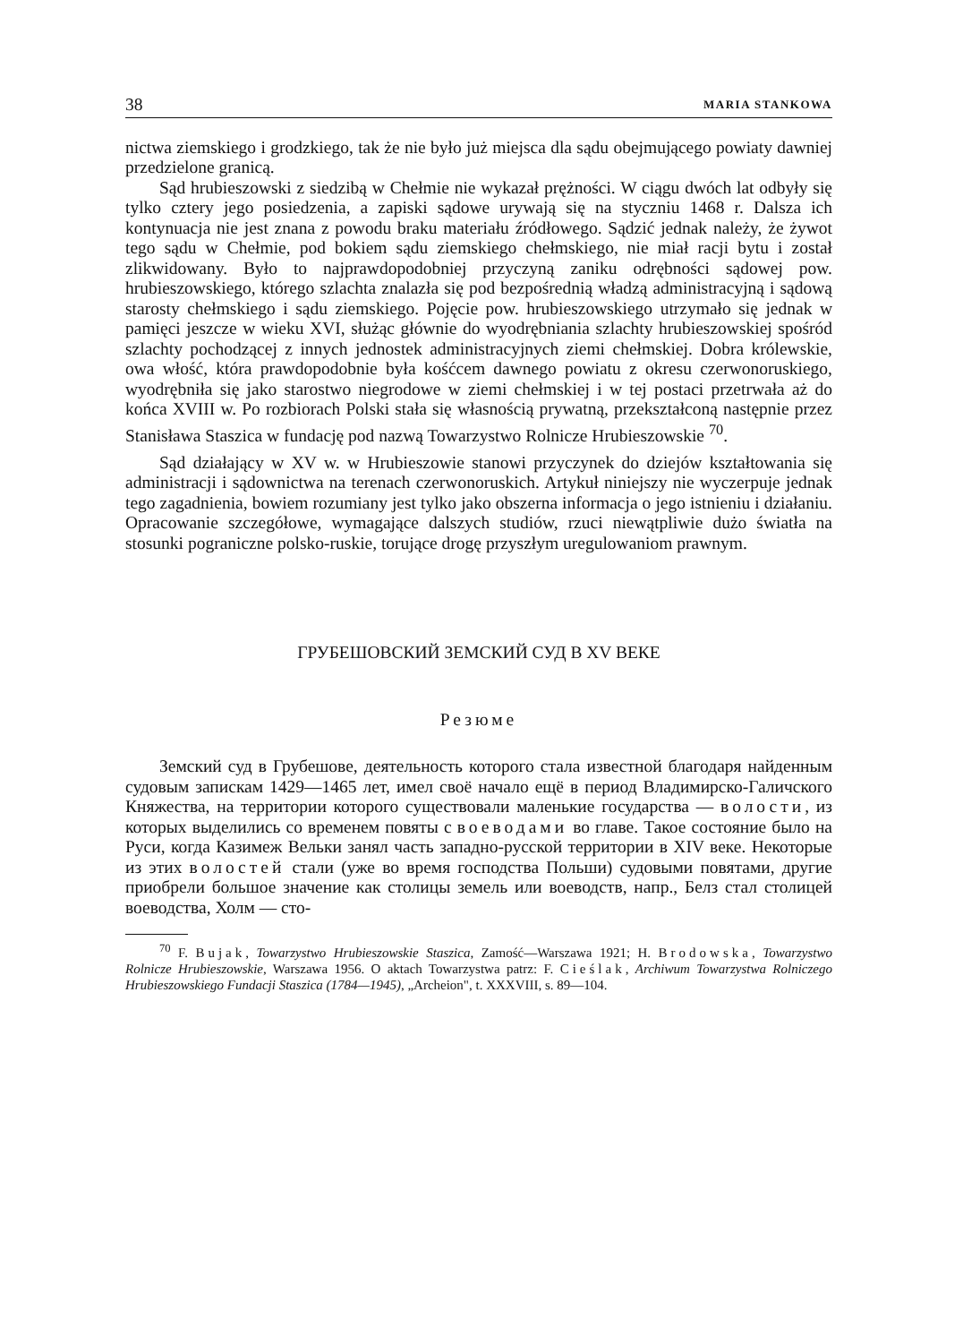38 MARIA STANKOWA
nictwa ziemskiego i grodzkiego, tak że nie było już miejsca dla sądu obejmującego powiaty dawniej przedzielone granicą.
Sąd hrubieszowski z siedzibą w Chełmie nie wykazał prężności. W ciągu dwóch lat odbyły się tylko cztery jego posiedzenia, a zapiski sądowe urywają się na styczniu 1468 r. Dalsza ich kontynuacja nie jest znana z powodu braku materiału źródłowego. Sądzić jednak należy, że żywot tego sądu w Chełmie, pod bokiem sądu ziemskiego chełmskiego, nie miał racji bytu i został zlikwidowany. Było to najprawdopodobniej przyczyną zaniku odrębności sądowej pow. hrubieszowskiego, którego szlachta znalazła się pod bezpośrednią władzą administracyjną i sądową starosty chełmskiego i sądu ziemskiego. Pojęcie pow. hrubieszowskiego utrzymało się jednak w pamięci jeszcze w wieku XVI, służąc głównie do wyodrębniania szlachty hrubieszowskiej spośród szlachty pochodzącej z innych jednostek administracyjnych ziemi chełmskiej. Dobra królewskie, owa włość, która prawdopodobnie była kośćcem dawnego powiatu z okresu czerwonoruskiego, wyodrębniła się jako starostwo niegrodowe w ziemi chełmskiej i w tej postaci przetrwała aż do końca XVIII w. Po rozbiorach Polski stała się własnością prywatną, przekształconą następnie przez Stanisława Staszica w fundację pod nazwą Towarzystwo Rolnicze Hrubieszowskie <sup>70</sup>.
Sąd działający w XV w. w Hrubieszowie stanowi przyczynek do dziejów kształtowania się administracji i sądownictwa na terenach czerwonoruskich. Artykuł niniejszy nie wyczerpuje jednak tego zagadnienia, bowiem rozumiany jest tylko jako obszerna informacja o jego istnieniu i działaniu. Opracowanie szczegółowe, wymagające dalszych studiów, rzuci niewątpliwie dużo światła na stosunki pograniczne polsko-ruskie, torujące drogę przyszłym uregulowaniom prawnym.
ГРУБЕШОВСКИЙ ЗЕМСКИЙ СУД В XV ВЕКЕ
Резюме
Земский суд в Грубешове, деятельность которого стала известной благодаря найденным судовым запискам 1429—1465 лет, имел своё начало ещё в период Владимирско-Галичского Княжества, на территории которого существовали маленькие государства — волости, из которых выделились со временем повяты с воеводами во главе. Такое состояние было на Руси, когда Казимеж Вельки занял часть западно-русской территории в XIV веке. Некоторые из этих волостей стали (уже во время господства Польши) судовыми повятами, другие приобрели большое значение как столицы земель или воеводств, напр., Белз стал столицей воеводства, Холм — сто-
<sup>70</sup> F. Bujak, Towarzystwo Hrubieszowskie Staszica, Zamość—Warszawa 1921; H. Brodowska, Towarzystwo Rolnicze Hrubieszowskie, Warszawa 1956. O aktach Towarzystwa patrz: F. Cieślak, Archiwum Towarzystwa Rolniczego Hrubieszowskiego Fundacji Staszica (1784—1945), „Archeion", t. XXXVIII, s. 89—104.